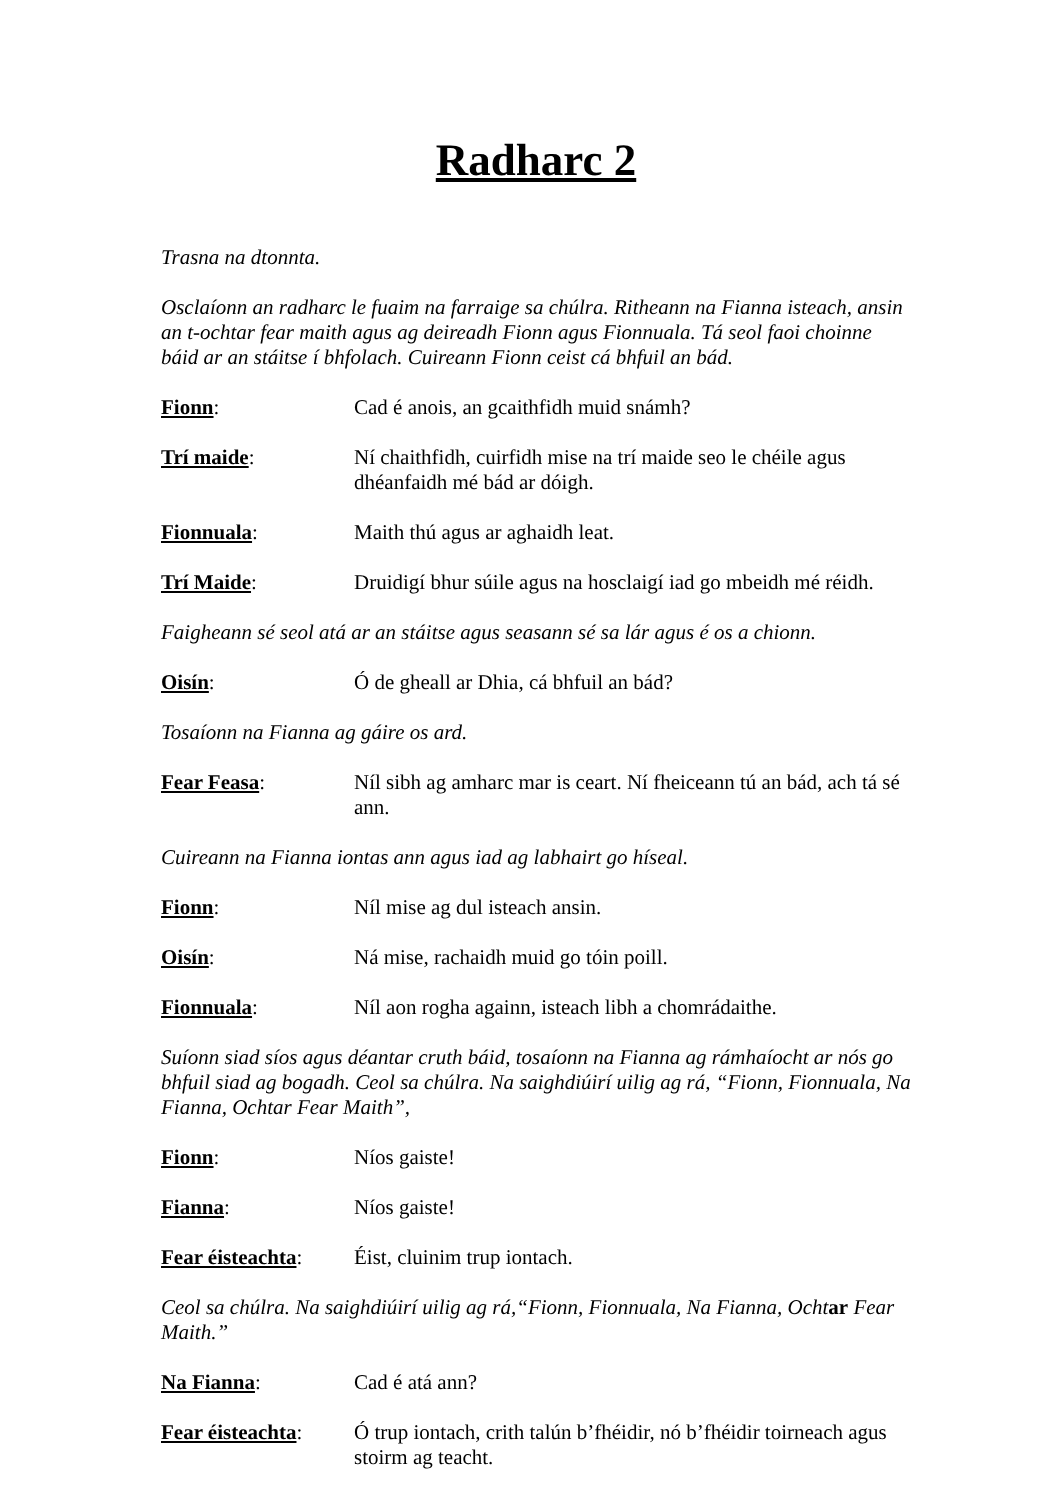Radharc 2
Trasna na dtonnta.
Osclaíonn an radharc le fuaim na farraige sa chúlra. Ritheann na Fianna isteach, ansin an t-ochtar fear maith agus ag deireadh Fionn agus Fionnuala. Tá seol faoi choinne báid ar an stáitse í bhfolach. Cuireann Fionn ceist cá bhfuil an bád.
Fionn: Cad é anois, an gcaithfidh muid snámh?
Trí maide: Ní chaithfidh, cuirfidh mise na trí maide seo le chéile agus dhéanfaidh mé bád ar dóigh.
Fionnuala: Maith thú agus ar aghaidh leat.
Trí Maide: Druidigí bhur súile agus na hosclaigí iad go mbeidh mé réidh.
Faigheann sé seol atá ar an stáitse agus seasann sé sa lár agus é os a chionn.
Oisín: Ó de gheall ar Dhia, cá bhfuil an bád?
Tosaíonn na Fianna ag gáire os ard.
Fear Feasa: Níl sibh ag amharc mar is ceart. Ní fheiceann tú an bád, ach tá sé ann.
Cuireann na Fianna iontas ann agus iad ag labhairt go híseal.
Fionn: Níl mise ag dul isteach ansin.
Oisín: Ná mise, rachaidh muid go tóin poill.
Fionnuala: Níl aon rogha againn, isteach libh a chomrádaithe.
Suíonn siad síos agus déantar cruth báid, tosaíonn na Fianna ag rámhaíocht ar nós go bhfuil siad ag bogadh. Ceol sa chúlra. Na saighdiúirí uilig ag rá, “Fionn, Fionnuala, Na Fianna, Ochtar Fear Maith”,
Fionn: Níos gaiste!
Fianna: Níos gaiste!
Fear éisteachta:
Éist, cluinim trup iontach.
Ceol sa chúlra. Na saighdiúirí uilig ag rá,“Fionn, Fionnuala, Na Fianna, Ochtar Fear Maith.”
Na Fianna: Cad é atá ann?
Fear éisteachta:
Ó trup iontach, crith talún b’fhéidir, nó b’fhéidir toirneach agus stoirm ag teacht.